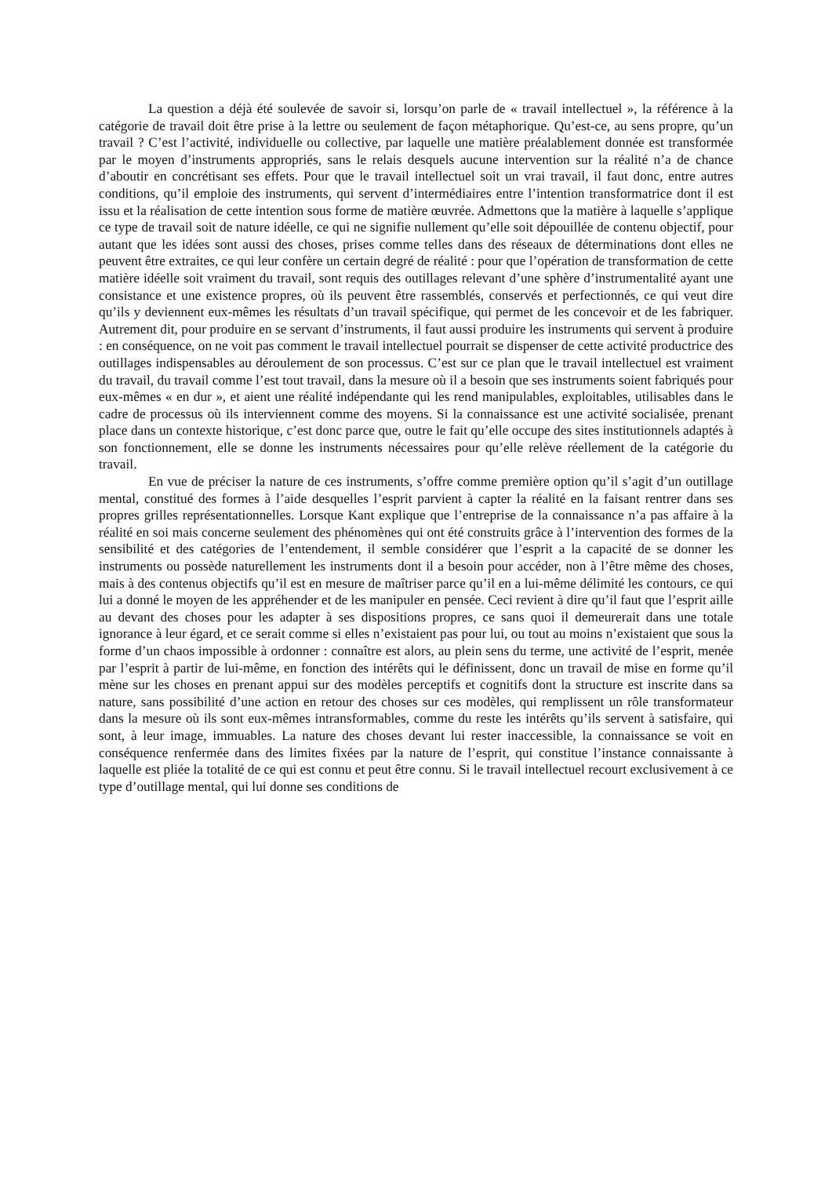La question a déjà été soulevée de savoir si, lorsqu’on parle de « travail intellectuel », la référence à la catégorie de travail doit être prise à la lettre ou seulement de façon métaphorique. Qu’est-ce, au sens propre, qu’un travail ? C’est l’activité, individuelle ou collective, par laquelle une matière préalablement donnée est transformée par le moyen d’instruments appropriés, sans le relais desquels aucune intervention sur la réalité n’a de chance d’aboutir en concrétisant ses effets. Pour que le travail intellectuel soit un vrai travail, il faut donc, entre autres conditions, qu’il emploie des instruments, qui servent d’intermédiaires entre l’intention transformatrice dont il est issu et la réalisation de cette intention sous forme de matière œuvrée. Admettons que la matière à laquelle s’applique ce type de travail soit de nature idéelle, ce qui ne signifie nullement qu’elle soit dépouillée de contenu objectif, pour autant que les idées sont aussi des choses, prises comme telles dans des réseaux de déterminations dont elles ne peuvent être extraites, ce qui leur confère un certain degré de réalité : pour que l’opération de transformation de cette matière idéelle soit vraiment du travail, sont requis des outillages relevant d’une sphère d’instrumentalité ayant une consistance et une existence propres, où ils peuvent être rassemblés, conservés et perfectionnés, ce qui veut dire qu’ils y deviennent eux-mêmes les résultats d’un travail spécifique, qui permet de les concevoir et de les fabriquer. Autrement dit, pour produire en se servant d’instruments, il faut aussi produire les instruments qui servent à produire : en conséquence, on ne voit pas comment le travail intellectuel pourrait se dispenser de cette activité productrice des outillages indispensables au déroulement de son processus. C’est sur ce plan que le travail intellectuel est vraiment du travail, du travail comme l’est tout travail, dans la mesure où il a besoin que ses instruments soient fabriqués pour eux-mêmes « en dur », et aient une réalité indépendante qui les rend manipulables, exploitables, utilisables dans le cadre de processus où ils interviennent comme des moyens. Si la connaissance est une activité socialisée, prenant place dans un contexte historique, c’est donc parce que, outre le fait qu’elle occupe des sites institutionnels adaptés à son fonctionnement, elle se donne les instruments nécessaires pour qu’elle relève réellement de la catégorie du travail.
En vue de préciser la nature de ces instruments, s’offre comme première option qu’il s’agit d’un outillage mental, constitué des formes à l’aide desquelles l’esprit parvient à capter la réalité en la faisant rentrer dans ses propres grilles représentationnelles. Lorsque Kant explique que l’entreprise de la connaissance n’a pas affaire à la réalité en soi mais concerne seulement des phénomènes qui ont été construits grâce à l’intervention des formes de la sensibilité et des catégories de l’entendement, il semble considérer que l’esprit a la capacité de se donner les instruments ou possède naturellement les instruments dont il a besoin pour accéder, non à l’être même des choses, mais à des contenus objectifs qu’il est en mesure de maîtriser parce qu’il en a lui-même délimité les contours, ce qui lui a donné le moyen de les appréhender et de les manipuler en pensée. Ceci revient à dire qu’il faut que l’esprit aille au devant des choses pour les adapter à ses dispositions propres, ce sans quoi il demeurerait dans une totale ignorance à leur égard, et ce serait comme si elles n’existaient pas pour lui, ou tout au moins n’existaient que sous la forme d’un chaos impossible à ordonner : connaître est alors, au plein sens du terme, une activité de l’esprit, menée par l’esprit à partir de lui-même, en fonction des intérêts qui le définissent, donc un travail de mise en forme qu’il mène sur les choses en prenant appui sur des modèles perceptifs et cognitifs dont la structure est inscrite dans sa nature, sans possibilité d’une action en retour des choses sur ces modèles, qui remplissent un rôle transformateur dans la mesure où ils sont eux-mêmes intransformables, comme du reste les intérêts qu’ils servent à satisfaire, qui sont, à leur image, immuables. La nature des choses devant lui rester inaccessible, la connaissance se voit en conséquence renfermée dans des limites fixées par la nature de l’esprit, qui constitue l’instance connaissante à laquelle est pliée la totalité de ce qui est connu et peut être connu. Si le travail intellectuel recourt exclusivement à ce type d’outillage mental, qui lui donne ses conditions de